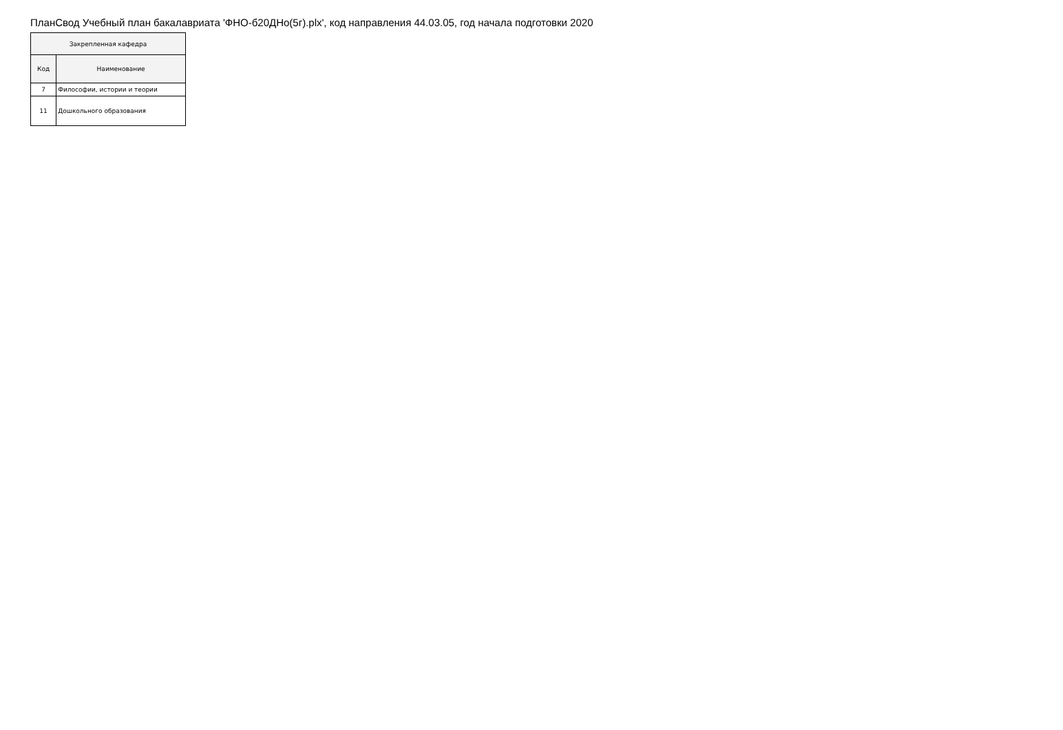ПланСвод Учебный план бакалавриата 'ФНО-б20ДНо(5г).plx', код направления 44.03.05, год начала подготовки 2020
| Закрепленная кафедра | |
| --- | --- |
| Код | Наименование |
| 7 | Философии, истории и теории |
| 11 | Дошкольного образования |